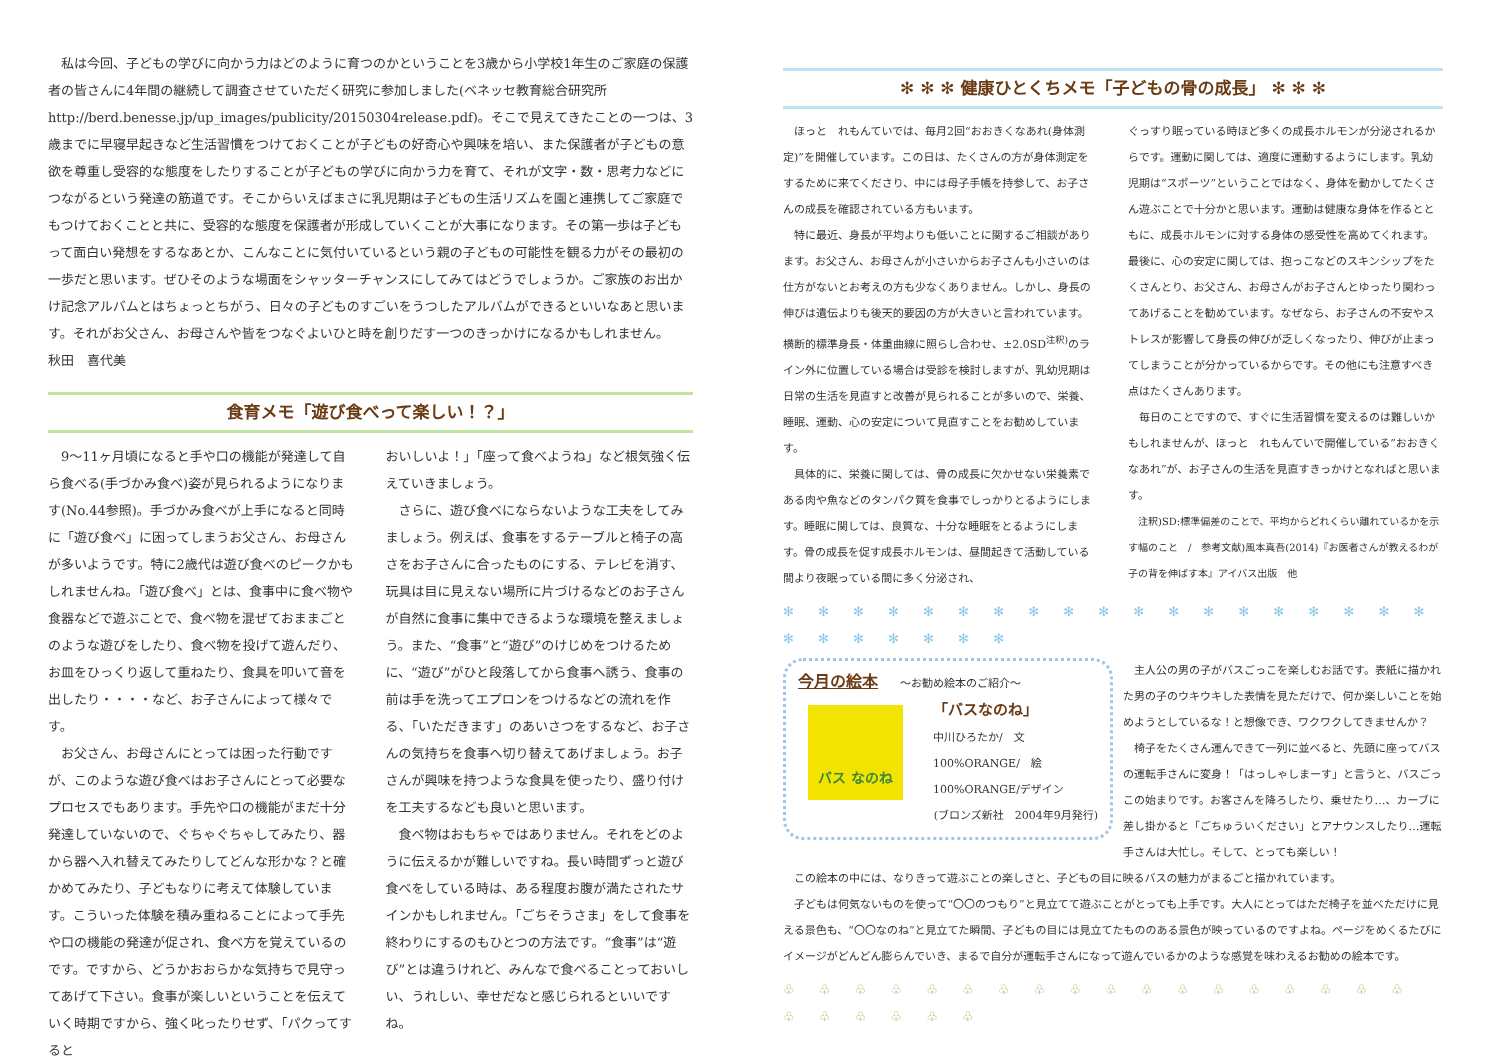私は今回、子どもの学びに向かう力はどのように育つのかということを3歳から小学校1年生のご家庭の保護者の皆さんに4年間の継続して調査させていただく研究に参加しました(ベネッセ教育総合研究所 http://berd.benesse.jp/up_images/publicity/20150304release.pdf)。そこで見えてきたことの一つは、3歳までに早寝早起きなど生活習慣をつけておくことが子どもの好奇心や興味を培い、また保護者が子どもの意欲を尊重し受容的な態度をしたりすることが子どもの学びに向かう力を育て、それが文字・数・思考力などにつながるという発達の筋道です。そこからいえばまさに乳児期は子どもの生活リズムを園と連携してご家庭でもつけておくことと共に、受容的な態度を保護者が形成していくことが大事になります。その第一歩は子どもって面白い発想をするなあとか、こんなことに気付いているという親の子どもの可能性を観る力がその最初の一歩だと思います。ぜひそのような場面をシャッターチャンスにしてみてはどうでしょうか。ご家族のお出かけ記念アルバムとはちょっとちがう、日々の子どものすごいをうつしたアルバムができるといいなあと思います。それがお父さん、お母さんや皆をつなぐよいひと時を創りだす一つのきっかけになるかもしれません。　　　　　　　　　秋田　喜代美
食育メモ「遊び食べって楽しい！？」
9～11ヶ月頃になると手や口の機能が発達して自ら食べる(手づかみ食べ)姿が見られるようになります(No.44参照)。手づかみ食べが上手になると同時に「遊び食べ」に困ってしまうお父さん、お母さんが多いようです。特に2歳代は遊び食べのピークかもしれませんね。「遊び食べ」とは、食事中に食べ物や食器などで遊ぶことで、食べ物を混ぜておままごとのような遊びをしたり、食べ物を投げて遊んだり、お皿をひっくり返して重ねたり、食具を叩いて音を出したり・・・・など、お子さんによって様々です。
お父さん、お母さんにとっては困った行動ですが、このような遊び食べはお子さんにとって必要なプロセスでもあります。手先や口の機能がまだ十分発達していないので、ぐちゃぐちゃしてみたり、器から器へ入れ替えてみたりしてどんな形かな？と確かめてみたり、子どもなりに考えて体験しています。こういった体験を積み重ねることによって手先や口の機能の発達が促され、食べ方を覚えているのです。ですから、どうかおおらかな気持ちで見守ってあげて下さい。食事が楽しいということを伝えていく時期ですから、強く叱ったりせず、「パクってすると
おいしいよ！」「座って食べようね」など根気強く伝えていきましょう。
さらに、遊び食べにならないような工夫をしてみましょう。例えば、食事をするテーブルと椅子の高さをお子さんに合ったものにする、テレビを消す、玩具は目に見えない場所に片づけるなどのお子さんが自然に食事に集中できるような環境を整えましょう。また、“食事”と“遊び”のけじめをつけるために、“遊び”がひと段落してから食事へ誘う、食事の前は手を洗ってエプロンをつけるなどの流れを作る、「いただきます」のあいさつをするなど、お子さんの気持ちを食事へ切り替えてあげましょう。お子さんが興味を持つような食具を使ったり、盛り付けを工夫するなども良いと思います。
食べ物はおもちゃではありません。それをどのように伝えるかが難しいですね。長い時間ずっと遊び食べをしている時は、ある程度お腹が満たされたサインかもしれません。「ごちそうさま」をして食事を終わりにするのもひとつの方法です。“食事”は“遊び”とは違うけれど、みんなで食べることっておいしい、うれしい、幸せだなと感じられるといいですね。
✻ ✻ ✻ 健康ひとくちメモ「子どもの骨の成長」 ✻ ✻ ✻
ほっと　れもんていでは、毎月2回“おおきくなあれ(身体測定)”を開催しています。この日は、たくさんの方が身体測定をするために来てくださり、中には母子手帳を持参して、お子さんの成長を確認されている方もいます。
特に最近、身長が平均よりも低いことに関するご相談があります。お父さん、お母さんが小さいからお子さんも小さいのは仕方がないとお考えの方も少なくありません。しかし、身長の伸びは遺伝よりも後天的要因の方が大きいと言われています。横断的標準身長・体重曲線に照らし合わせ、±2.0SD<sup>注釈)</sup>のライン外に位置している場合は受診を検討しますが、乳幼児期は日常の生活を見直すと改善が見られることが多いので、栄養、睡眠、運動、心の安定について見直すことをお勧めしています。
具体的に、栄養に関しては、骨の成長に欠かせない栄養素である肉や魚などのタンパク質を食事でしっかりとるようにします。睡眠に関しては、良質な、十分な睡眠をとるようにします。骨の成長を促す成長ホルモンは、昼間起きて活動している間より夜眠っている間に多く分泌され、
ぐっすり眠っている時ほど多くの成長ホルモンが分泌されるからです。運動に関しては、適度に運動するようにします。乳幼児期は“スポーツ”ということではなく、身体を動かしてたくさん遊ぶことで十分かと思います。運動は健康な身体を作るとともに、成長ホルモンに対する身体の感受性を高めてくれます。最後に、心の安定に関しては、抱っこなどのスキンシップをたくさんとり、お父さん、お母さんがお子さんとゆったり関わってあげることを勧めています。なぜなら、お子さんの不安やストレスが影響して身長の伸びが乏しくなったり、伸びが止まってしまうことが分かっているからです。その他にも注意すべき点はたくさんあります。
毎日のことですので、すぐに生活習慣を変えるのは難しいかもしれませんが、ほっと　れもんていで開催している”おおきくなあれ”が、お子さんの生活を見直すきっかけとなればと思います。
注釈)SD:標準偏差のことで、平均からどれくらい離れているかを示す幅のこと　/　参考文献)風本真吾(2014)『お医者さんが教えるわが子の背を伸ばす本』アイバス出版　他
✻ ✻ ✻ ✻ ✻ ✻ ✻ ✻ ✻ ✻ ✻ ✻ ✻ ✻ ✻ ✻ ✻ ✻ ✻ ✻ ✻ ✻ ✻ ✻ ✻ ✻
今月の絵本　　～お勧め絵本のご紹介～
バス なのね
「バスなのね」
中川ひろたか/　文
100%ORANGE/　絵
100%ORANGE/デザイン
(ブロンズ新社　2004年9月発行)
主人公の男の子がバスごっこを楽しむお話です。表紙に描かれた男の子のウキウキした表情を見ただけで、何か楽しいことを始めようとしているな！と想像でき、ワクワクしてきませんか？
椅子をたくさん運んできて一列に並べると、先頭に座ってバスの運転手さんに変身！「はっしゃしまーす」と言うと、バスごっこの始まりです。お客さんを降ろしたり、乗せたり…、カーブに差し掛かると「ごちゅういください」とアナウンスしたり…運転手さんは大忙し。そして、とっても楽しい！
この絵本の中には、なりきって遊ぶことの楽しさと、子どもの目に映るバスの魅力がまるごと描かれています。
子どもは何気ないものを使って“〇〇のつもり”と見立てて遊ぶことがとっても上手です。大人にとってはただ椅子を並べただけに見える景色も、“〇〇なのね”と見立てた瞬間、子どもの目には見立てたもののある景色が映っているのですよね。ページをめくるたびにイメージがどんどん膨らんでいき、まるで自分が運転手さんになって遊んでいるかのような感覚を味わえるお勧めの絵本です。
♧ ♧ ♧ ♧ ♧ ♧ ♧ ♧ ♧ ♧ ♧ ♧ ♧ ♧ ♧ ♧ ♧ ♧ ♧ ♧ ♧ ♧ ♧ ♧